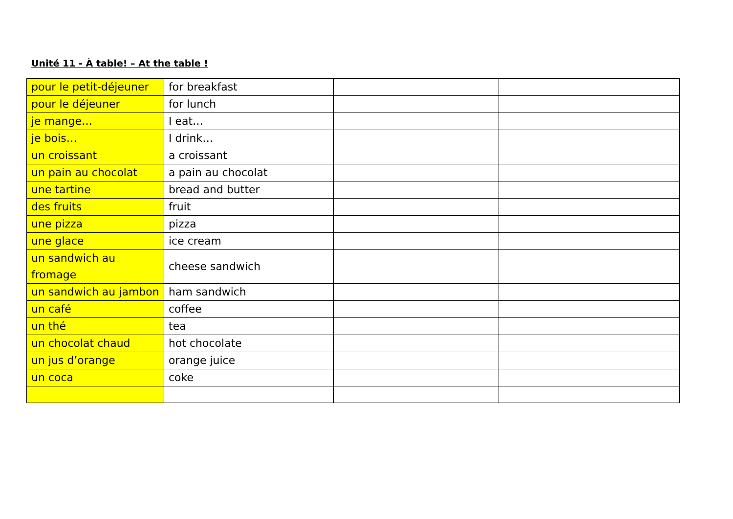Unité 11 - À table! – At the table !
| pour le petit-déjeuner | for breakfast | | |
| pour le déjeuner | for lunch | | |
| je mange… | I eat… | | |
| je bois… | I drink… | | |
| un croissant | a croissant | | |
| un pain au chocolat | a pain au chocolat | | |
| une tartine | bread and butter | | |
| des fruits | fruit | | |
| une pizza | pizza | | |
| une glace | ice cream | | |
| un sandwich au fromage | cheese sandwich | | |
| un sandwich au jambon | ham sandwich | | |
| un café | coffee | | |
| un thé | tea | | |
| un chocolat chaud | hot chocolate | | |
| un jus d’orange | orange juice | | |
| un coca | coke | | |